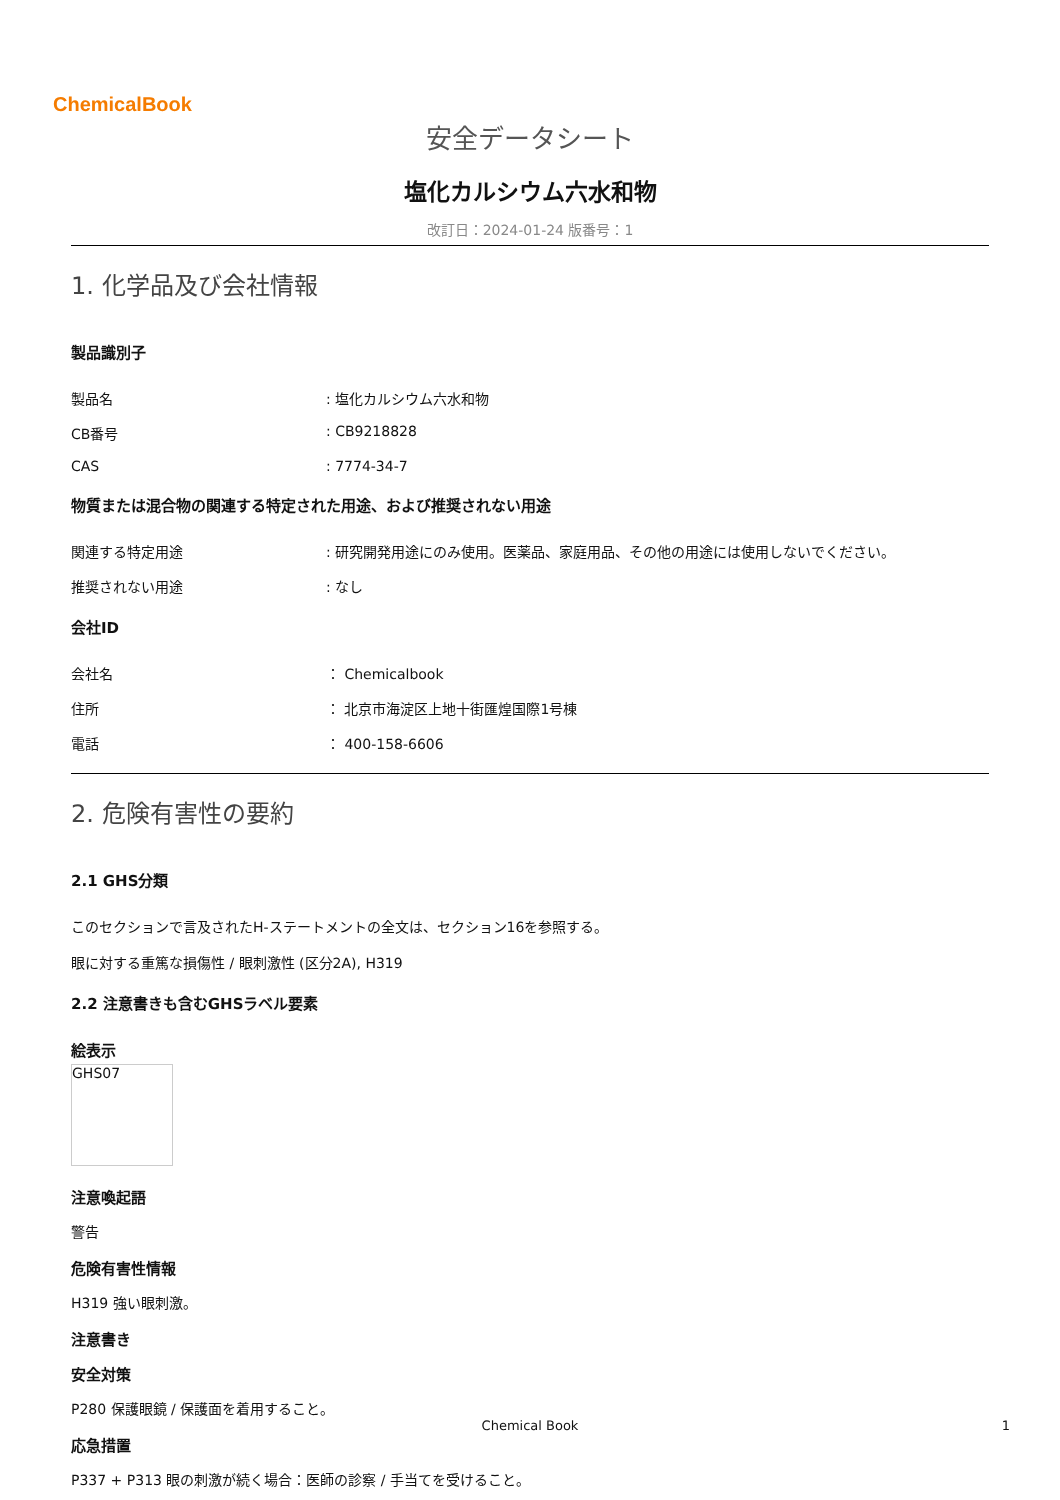ChemicalBook
安全データシート
塩化カルシウム六水和物
改訂日：2024-01-24 版番号：1
1. 化学品及び会社情報
製品識別子
製品名 : 塩化カルシウム六水和物
CB番号 : CB9218828
CAS : 7774-34-7
物質または混合物の関連する特定された用途、および推奨されない用途
関連する特定用途 : 研究開発用途にのみ使用。医薬品、家庭用品、その他の用途には使用しないでください。
推奨されない用途 : なし
会社ID
会社名 ： Chemicalbook
住所 ： 北京市海淀区上地十街匯煌国際1号棟
電話 ： 400-158-6606
2. 危険有害性の要約
2.1 GHS分類
このセクションで言及されたH-ステートメントの全文は、セクション16を参照する。
眼に対する重篤な損傷性 / 眼刺激性 (区分2A), H319
2.2 注意書きも含むGHSラベル要素
絵表示
GHS07
注意喚起語
警告
危険有害性情報
H319 強い眼刺激。
注意書き
安全対策
P280 保護眼鏡 / 保護面を着用すること。
応急措置
P337 + P313 眼の刺激が続く場合：医師の診察 / 手当てを受けること。
Chemical Book 1